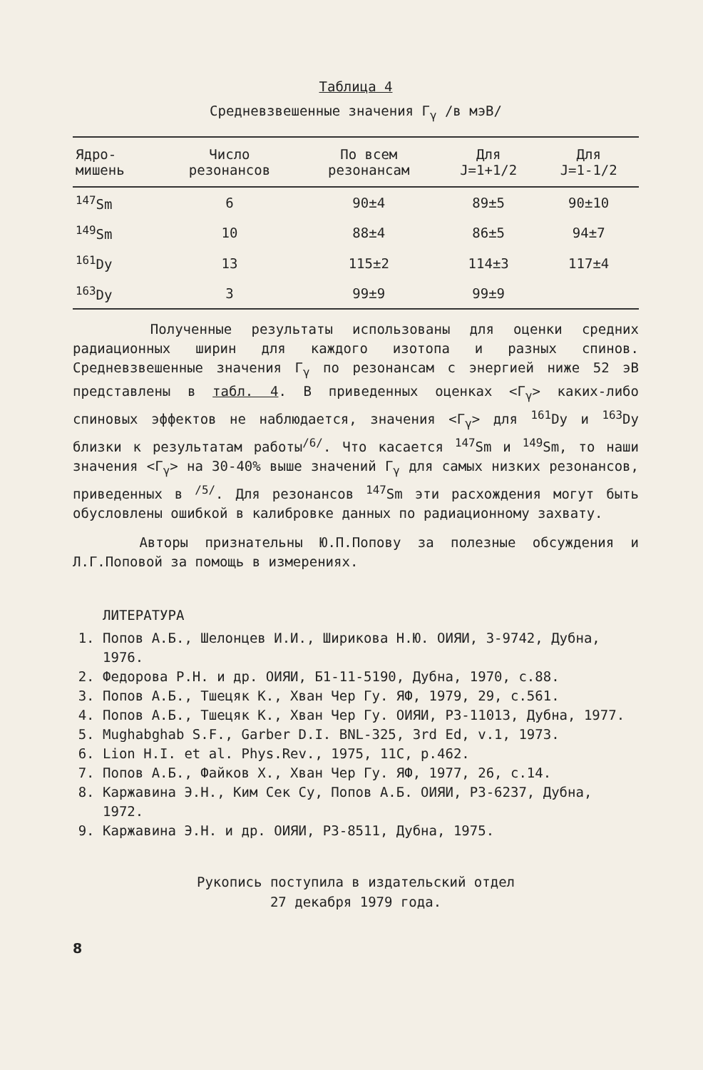Таблица 4
Средневзвешенные значения Γ<sub>γ</sub> /в мэВ/
| Ядро- мишень | Число резонансов | По всем резонансам | Для J=1+1/2 | Для J=1-1/2 |
| --- | --- | --- | --- | --- |
| <sup>147</sup>Sm | 6 | 90±4 | 89±5 | 90±10 |
| <sup>149</sup>Sm | 10 | 88±4 | 86±5 | 94±7 |
| <sup>161</sup>Dy | 13 | 115±2 | 114±3 | 117±4 |
| <sup>163</sup>Dy | 3 | 99±9 | 99±9 | |
Полученные результаты использованы для оценки средних радиационных ширин для каждого изотопа и разных спинов. Средневзвешенные значения Γ<sub>γ</sub> по резонансам с энергией ниже 52 эВ представлены в табл. 4. В приведенных оценках <Γ<sub>γ</sub>> каких-либо спиновых эффектов не наблюдается, значения <Γ<sub>γ</sub>> для <sup>161</sup>Dy и <sup>163</sup>Dy близки к результатам работы<sup>/6/</sup>. Что касается <sup>147</sup>Sm и <sup>149</sup>Sm, то наши значения <Γ<sub>γ</sub>> на 30-40% выше значений Γ<sub>γ</sub> для самых низких резонансов, приведенных в <sup>/5/</sup>. Для резонансов <sup>147</sup>Sm эти расхождения могут быть обусловлены ошибкой в калибровке данных по радиационному захвату.
Авторы признательны Ю.П.Попову за полезные обсуждения и Л.Г.Поповой за помощь в измерениях.
ЛИТЕРАТУРА
1. Попов А.Б., Шелонцев И.И., Ширикова Н.Ю. ОИЯИ, 3-9742, Дубна, 1976.
2. Федорова Р.Н. и др. ОИЯИ, Б1-11-5190, Дубна, 1970, с.88.
3. Попов А.Б., Тшецяк К., Хван Чер Гу. ЯФ, 1979, 29, с.561.
4. Попов А.Б., Тшецяк К., Хван Чер Гу. ОИЯИ, Р3-11013, Дубна, 1977.
5. Mughabghab S.F., Garber D.I. BNL-325, 3rd Ed, v.1, 1973.
6. Lion H.I. et al. Phys.Rev., 1975, 11C, p.462.
7. Попов А.Б., Файков Х., Хван Чер Гу. ЯФ, 1977, 26, с.14.
8. Каржавина Э.Н., Ким Сек Су, Попов А.Б. ОИЯИ, Р3-6237, Дубна, 1972.
9. Каржавина Э.Н. и др. ОИЯИ, Р3-8511, Дубна, 1975.
Рукопись поступила в издательский отдел
27 декабря 1979 года.
8